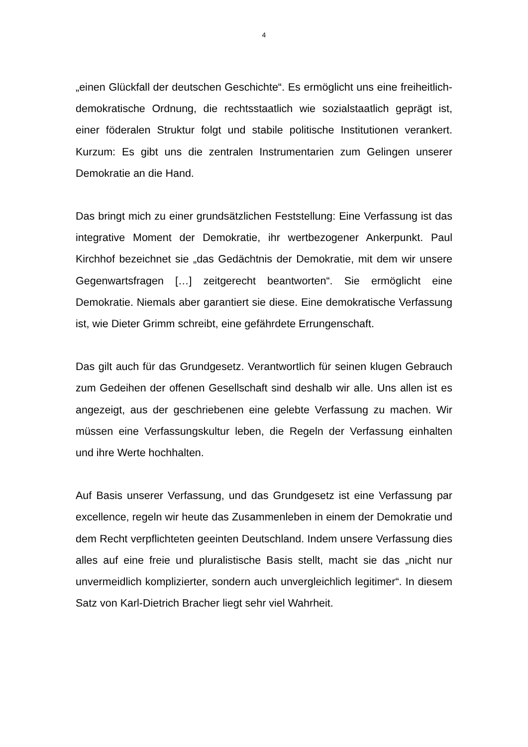4
„einen Glückfall der deutschen Geschichte“. Es ermöglicht uns eine freiheitlich-demokratische Ordnung, die rechtsstaatlich wie sozialstaatlich geprägt ist, einer föderalen Struktur folgt und stabile politische Institutionen verankert. Kurzum: Es gibt uns die zentralen Instrumentarien zum Gelingen unserer Demokratie an die Hand.
Das bringt mich zu einer grundsätzlichen Feststellung: Eine Verfassung ist das integrative Moment der Demokratie, ihr wertbezogener Ankerpunkt. Paul Kirchhof bezeichnet sie „das Gedächtnis der Demokratie, mit dem wir unsere Gegenwartsfragen […] zeitgerecht beantworten“. Sie ermöglicht eine Demokratie. Niemals aber garantiert sie diese. Eine demokratische Verfassung ist, wie Dieter Grimm schreibt, eine gefährdete Errungenschaft.
Das gilt auch für das Grundgesetz. Verantwortlich für seinen klugen Gebrauch zum Gedeihen der offenen Gesellschaft sind deshalb wir alle. Uns allen ist es angezeigt, aus der geschriebenen eine gelebte Verfassung zu machen. Wir müssen eine Verfassungskultur leben, die Regeln der Verfassung einhalten und ihre Werte hochhalten.
Auf Basis unserer Verfassung, und das Grundgesetz ist eine Verfassung par excellence, regeln wir heute das Zusammenleben in einem der Demokratie und dem Recht verpflichteten geeinten Deutschland. Indem unsere Verfassung dies alles auf eine freie und pluralistische Basis stellt, macht sie das „nicht nur unvermeidlich komplizierter, sondern auch unvergleichlich legitimer“. In diesem Satz von Karl-Dietrich Bracher liegt sehr viel Wahrheit.